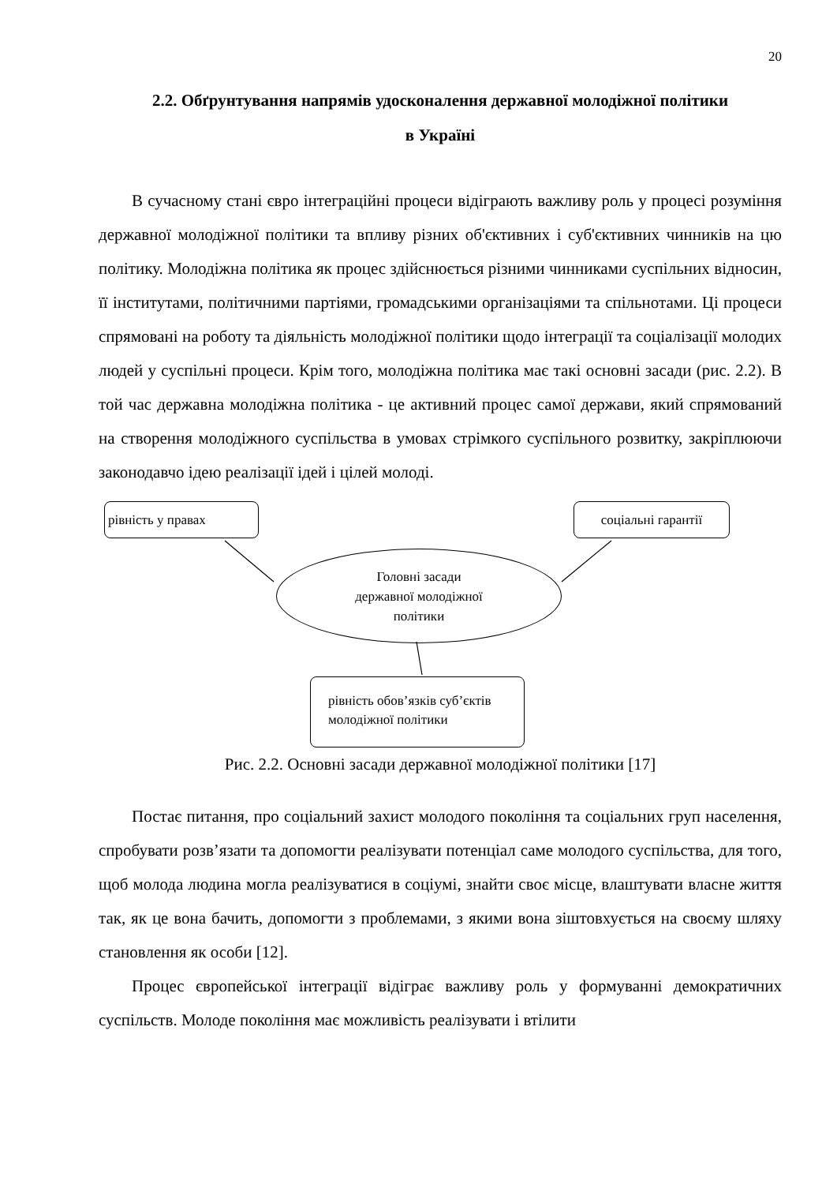20
2.2. Обґрунтування напрямів удосконалення державної молодіжної політики
в Україні
В сучасному стані євро інтеграційні процеси відіграють важливу роль у процесі розуміння державної молодіжної політики та впливу різних об'єктивних і суб'єктивних чинників на цю політику. Молодіжна політика як процес здійснюється різними чинниками суспільних відносин, її інститутами, політичними партіями, громадськими організаціями та спільнотами. Ці процеси спрямовані на роботу та діяльність молодіжної політики щодо інтеграції та соціалізації молодих людей у суспільні процеси. Крім того, молодіжна політика має такі основні засади (рис. 2.2). В той час державна молодіжна політика - це активний процес самої держави, який спрямований на створення молодіжного суспільства в умовах стрімкого суспільного розвитку, закріплюючи законодавчо ідею реалізації ідей і цілей молоді.
рівність у правах соціальні гарантії
Головні засади
державної молодіжної
політики
рівність обов’язків суб’єктів
молодіжної політики
Рис. 2.2. Основні засади державної молодіжної політики [17]
Постає питання, про соціальний захист молодого покоління та соціальних груп населення, спробувати розв’язати та допомогти реалізувати потенціал саме молодого суспільства, для того, щоб молода людина могла реалізуватися в соціумі, знайти своє місце, влаштувати власне життя так, як це вона бачить, допомогти з проблемами, з якими вона зіштовхується на своєму шляху становлення як особи [12].
Процес європейської інтеграції відіграє важливу роль у формуванні демократичних суспільств. Молоде покоління має можливість реалізувати і втілити